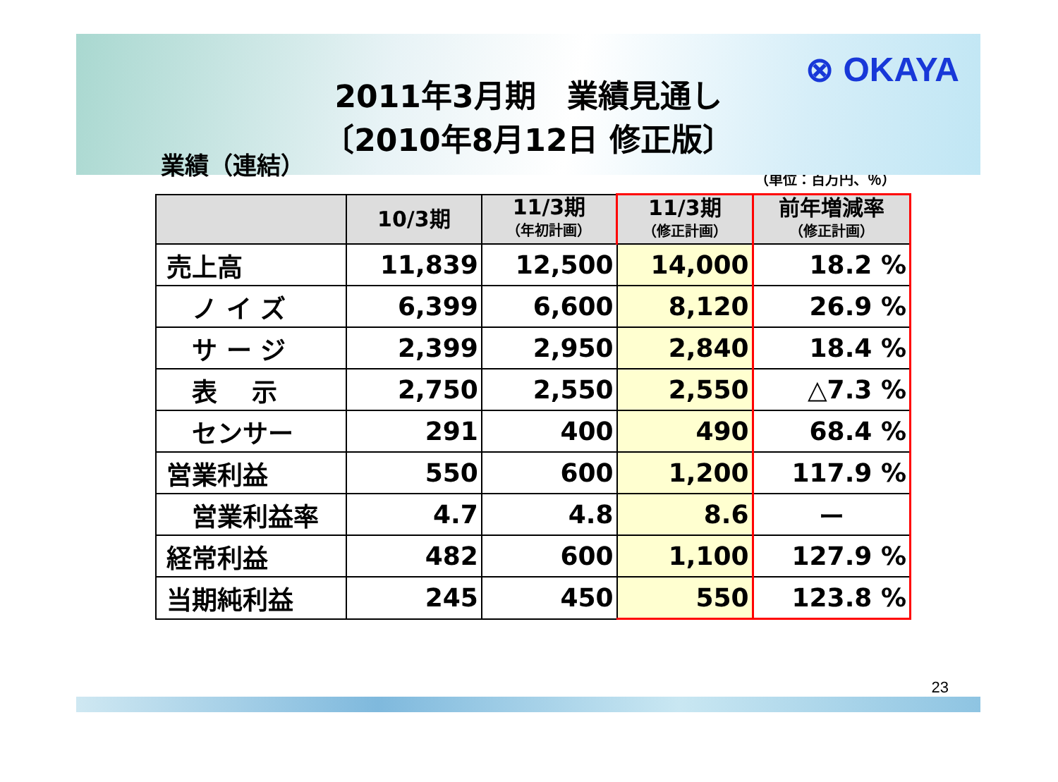⊗ OKAYA
2011年3月期　業績見通し
〔2010年8月12日 修正版〕
業績（連結）
（単位：百万円、％）
| | 10/3期 | 11/3期 （年初計画） | 11/3期 （修正計画） | 前年増減率 （修正計画） |
| --- | --- | --- | --- | --- |
| 売上高 | 11,839 | 12,500 | 14,000 | 18.2 % |
| ノ イ ズ | 6,399 | 6,600 | 8,120 | 26.9 % |
| サ ー ジ | 2,399 | 2,950 | 2,840 | 18.4 % |
| 表 示 | 2,750 | 2,550 | 2,550 | △7.3 % |
| センサー | 291 | 400 | 490 | 68.4 % |
| 営業利益 | 550 | 600 | 1,200 | 117.9 % |
| 営業利益率 | 4.7 | 4.8 | 8.6 | ー |
| 経常利益 | 482 | 600 | 1,100 | 127.9 % |
| 当期純利益 | 245 | 450 | 550 | 123.8 % |
23